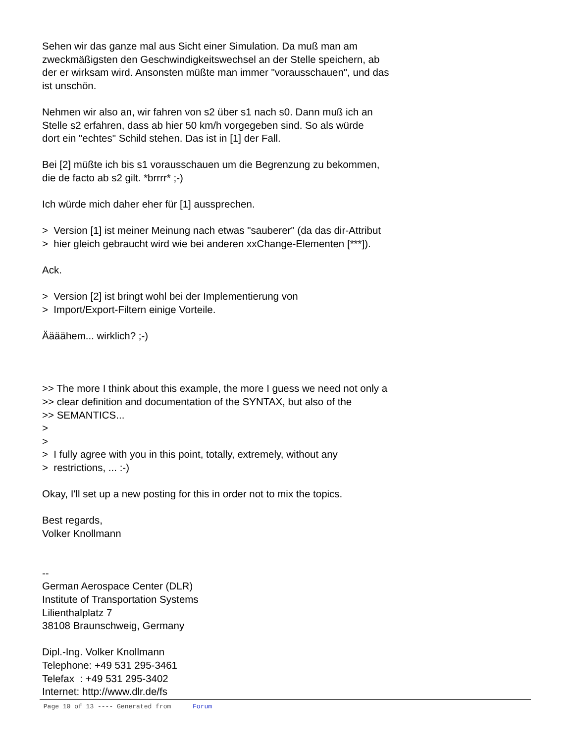Sehen wir das ganze mal aus Sicht einer Simulation. Da muß man am
zweckmäßigsten den Geschwindigkeitswechsel an der Stelle speichern, ab
der er wirksam wird. Ansonsten müßte man immer "vorausschauen", und das
ist unschön.
Nehmen wir also an, wir fahren von s2 über s1 nach s0. Dann muß ich an
Stelle s2 erfahren, dass ab hier 50 km/h vorgegeben sind. So als würde
dort ein "echtes" Schild stehen. Das ist in [1] der Fall.
Bei [2] müßte ich bis s1 vorausschauen um die Begrenzung zu bekommen,
die de facto ab s2 gilt. *brrrr* ;-)
Ich würde mich daher eher für [1] aussprechen.
> Version [1] ist meiner Meinung nach etwas "sauberer" (da das dir-Attribut
> hier gleich gebraucht wird wie bei anderen xxChange-Elementen [***]).
Ack.
> Version [2] ist bringt wohl bei der Implementierung von
> Import/Export-Filtern einige Vorteile.
Äääähem... wirklich? ;-)
>> The more I think about this example, the more I guess we need not only a
>> clear definition and documentation of the SYNTAX, but also of the
>> SEMANTICS...
>
>
> I fully agree with you in this point, totally, extremely, without any
> restrictions, ... :-)
Okay, I'll set up a new posting for this in order not to mix the topics.
Best regards,
Volker Knollmann
--
German Aerospace Center (DLR)
Institute of Transportation Systems
Lilienthalplatz 7
38108 Braunschweig, Germany
Dipl.-Ing. Volker Knollmann
Telephone: +49 531 295-3461
Telefax : +49 531 295-3402
Internet: http://www.dlr.de/fs
Page 10 of 13 ---- Generated from Forum